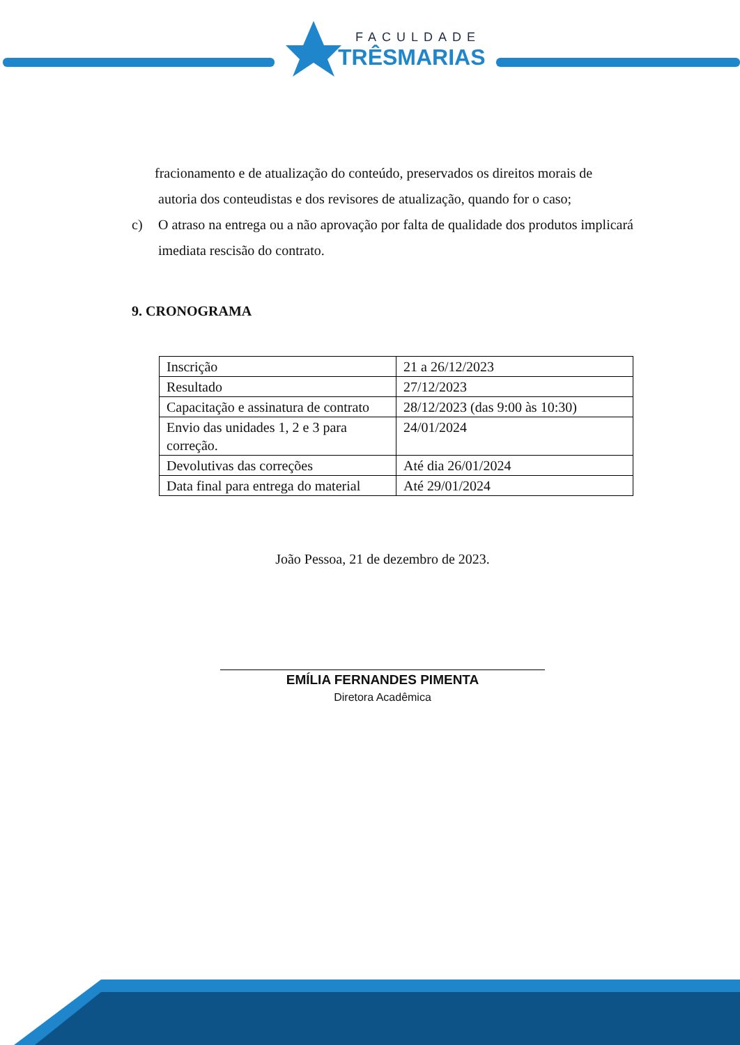FACULDADE
TRÊSMARIAS
fracionamento e de atualização do conteúdo, preservados os direitos morais de
autoria dos conteudistas e dos revisores de atualização, quando for o caso;
c) O atraso na entrega ou a não aprovação por falta de qualidade dos produtos implicará imediata rescisão do contrato.
9. CRONOGRAMA
| Inscrição | 21 a 26/12/2023 |
| Resultado | 27/12/2023 |
| Capacitação e assinatura de contrato | 28/12/2023 (das 9:00 às 10:30) |
| Envio das unidades 1, 2 e 3 para correção. | 24/01/2024 |
| Devolutivas das correções | Até dia 26/01/2024 |
| Data final para entrega do material | Até 29/01/2024 |
João Pessoa, 21 de dezembro de 2023.
EMÍLIA FERNANDES PIMENTA
Diretora Acadêmica